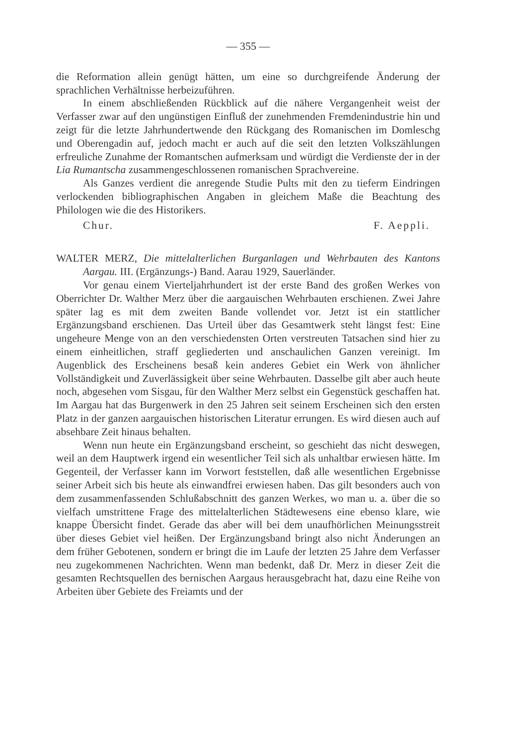— 355 —
die Reformation allein genügt hätten, um eine so durchgreifende Änderung der sprachlichen Verhältnisse herbeizuführen.
In einem abschließenden Rückblick auf die nähere Vergangenheit weist der Verfasser zwar auf den ungünstigen Einfluß der zunehmenden Fremdenindustrie hin und zeigt für die letzte Jahrhundertwende den Rückgang des Romanischen im Domleschg und Oberengadin auf, jedoch macht er auch auf die seit den letzten Volkszählungen erfreuliche Zunahme der Romantschen aufmerksam und würdigt die Verdienste der in der Lia Rumantscha zusammengeschlossenen romanischen Sprachvereine.
Als Ganzes verdient die anregende Studie Pults mit den zu tieferm Eindringen verlockenden bibliographischen Angaben in gleichem Maße die Beachtung des Philologen wie die des Historikers.
Chur. F. Aeppli.
WALTER MERZ, Die mittelalterlichen Burganlagen und Wehrbauten des Kantons Aargau. III. (Ergänzungs-) Band. Aarau 1929, Sauerländer.
Vor genau einem Vierteljahrhundert ist der erste Band des großen Werkes von Oberrichter Dr. Walther Merz über die aargauischen Wehrbauten erschienen. Zwei Jahre später lag es mit dem zweiten Bande vollendet vor. Jetzt ist ein stattlicher Ergänzungsband erschienen. Das Urteil über das Gesamtwerk steht längst fest: Eine ungeheure Menge von an den verschiedensten Orten verstreuten Tatsachen sind hier zu einem einheitlichen, straff gegliederten und anschaulichen Ganzen vereinigt. Im Augenblick des Erscheinens besaß kein anderes Gebiet ein Werk von ähnlicher Vollständigkeit und Zuverlässigkeit über seine Wehrbauten. Dasselbe gilt aber auch heute noch, abgesehen vom Sisgau, für den Walther Merz selbst ein Gegenstück geschaffen hat. Im Aargau hat das Burgenwerk in den 25 Jahren seit seinem Erscheinen sich den ersten Platz in der ganzen aargauischen historischen Literatur errungen. Es wird diesen auch auf absehbare Zeit hinaus behalten.
Wenn nun heute ein Ergänzungsband erscheint, so geschieht das nicht deswegen, weil an dem Hauptwerk irgend ein wesentlicher Teil sich als unhaltbar erwiesen hätte. Im Gegenteil, der Verfasser kann im Vorwort feststellen, daß alle wesentlichen Ergebnisse seiner Arbeit sich bis heute als einwandfrei erwiesen haben. Das gilt besonders auch von dem zusammenfassenden Schlußabschnitt des ganzen Werkes, wo man u. a. über die so vielfach umstrittene Frage des mittelalterlichen Städtewesens eine ebenso klare, wie knappe Übersicht findet. Gerade das aber will bei dem unaufhörlichen Meinungsstreit über dieses Gebiet viel heißen. Der Ergänzungsband bringt also nicht Änderungen an dem früher Gebotenen, sondern er bringt die im Laufe der letzten 25 Jahre dem Verfasser neu zugekommenen Nachrichten. Wenn man bedenkt, daß Dr. Merz in dieser Zeit die gesamten Rechtsquellen des bernischen Aargaus herausgebracht hat, dazu eine Reihe von Arbeiten über Gebiete des Freiamts und der